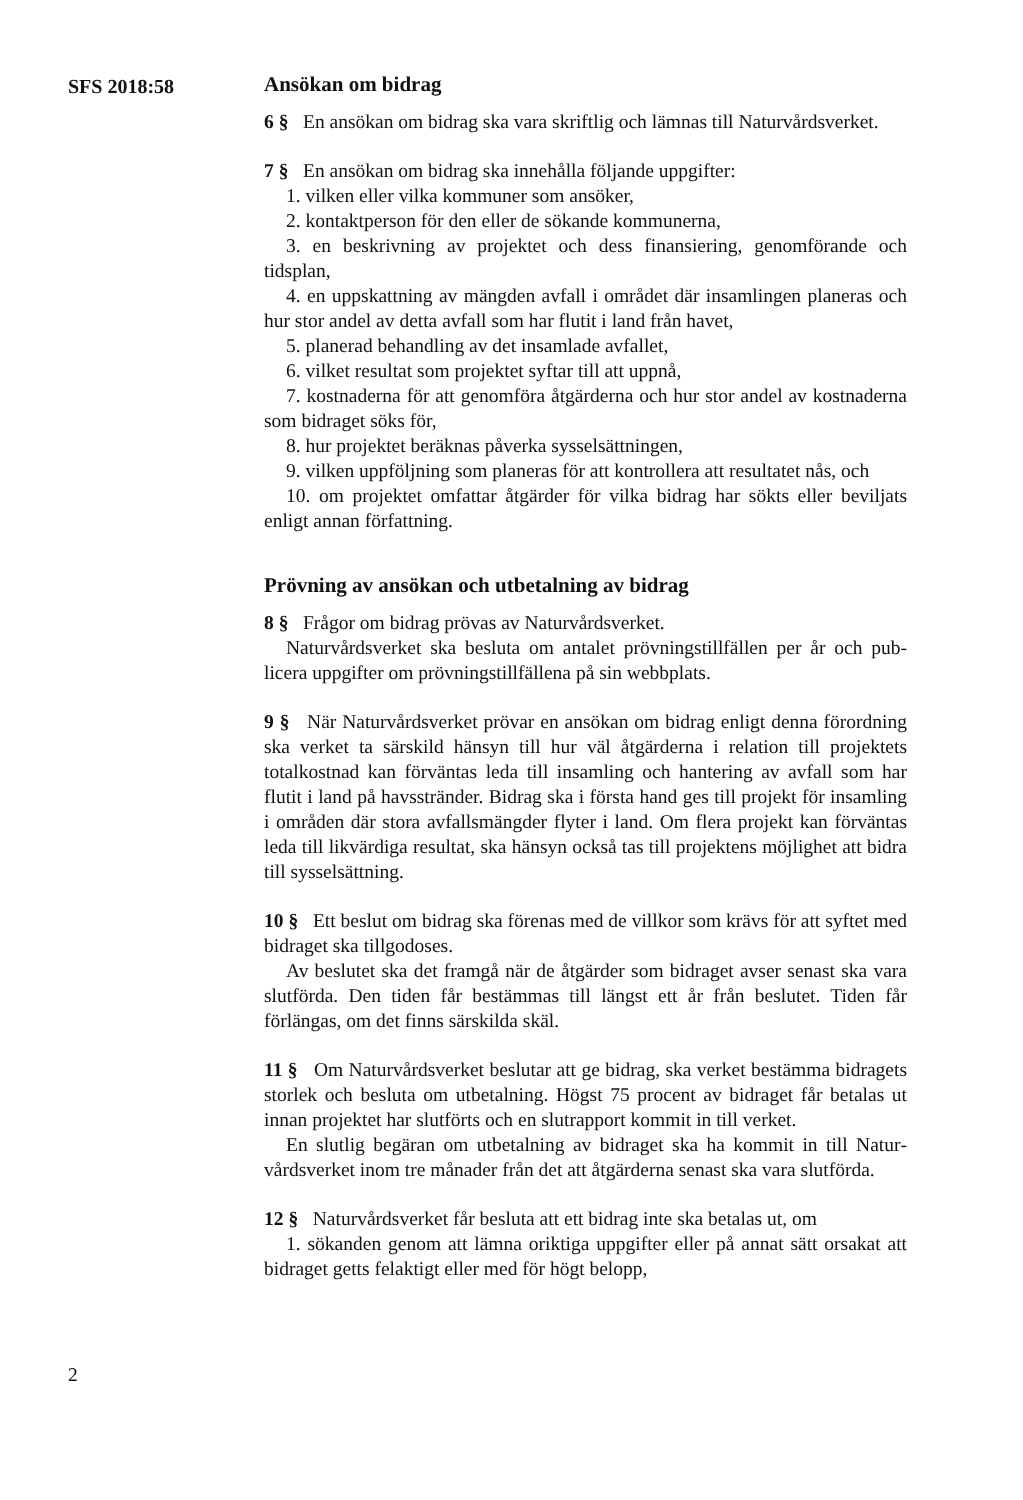SFS 2018:58
Ansökan om bidrag
6 § En ansökan om bidrag ska vara skriftlig och lämnas till Naturvårds­verket.
7 § En ansökan om bidrag ska innehålla följande uppgifter:
1. vilken eller vilka kommuner som ansöker,
2. kontaktperson för den eller de sökande kommunerna,
3. en beskrivning av projektet och dess finansiering, genomförande och tidsplan,
4. en uppskattning av mängden avfall i området där insamlingen planeras och hur stor andel av detta avfall som har flutit i land från havet,
5. planerad behandling av det insamlade avfallet,
6. vilket resultat som projektet syftar till att uppnå,
7. kostnaderna för att genomföra åtgärderna och hur stor andel av kostna­derna som bidraget söks för,
8. hur projektet beräknas påverka sysselsättningen,
9. vilken uppföljning som planeras för att kontrollera att resultatet nås, och
10. om projektet omfattar åtgärder för vilka bidrag har sökts eller beviljats enligt annan författning.
Prövning av ansökan och utbetalning av bidrag
8 § Frågor om bidrag prövas av Naturvårdsverket.
Naturvårdsverket ska besluta om antalet prövningstillfällen per år och pub­licera uppgifter om prövningstillfällena på sin webbplats.
9 § När Naturvårdsverket prövar en ansökan om bidrag enligt denna förord­ning ska verket ta särskild hänsyn till hur väl åtgärderna i relation till projek­tets totalkostnad kan förväntas leda till insamling och hantering av avfall som har flutit i land på havsstränder. Bidrag ska i första hand ges till projekt för in­samling i områden där stora avfallsmängder flyter i land. Om flera projekt kan förväntas leda till likvärdiga resultat, ska hänsyn också tas till projektens möj­lighet att bidra till sysselsättning.
10 § Ett beslut om bidrag ska förenas med de villkor som krävs för att syftet med bidraget ska tillgodoses.
Av beslutet ska det framgå när de åtgärder som bidraget avser senast ska vara slutförda. Den tiden får bestämmas till längst ett år från beslutet. Tiden får förlängas, om det finns särskilda skäl.
11 § Om Naturvårdsverket beslutar att ge bidrag, ska verket bestämma bi­dragets storlek och besluta om utbetalning. Högst 75 procent av bidraget får betalas ut innan projektet har slutförts och en slutrapport kommit in till verket.
En slutlig begäran om utbetalning av bidraget ska ha kommit in till Natur­vårdsverket inom tre månader från det att åtgärderna senast ska vara slutförda.
12 § Naturvårdsverket får besluta att ett bidrag inte ska betalas ut, om
1. sökanden genom att lämna oriktiga uppgifter eller på annat sätt orsakat att bidraget getts felaktigt eller med för högt belopp,
2